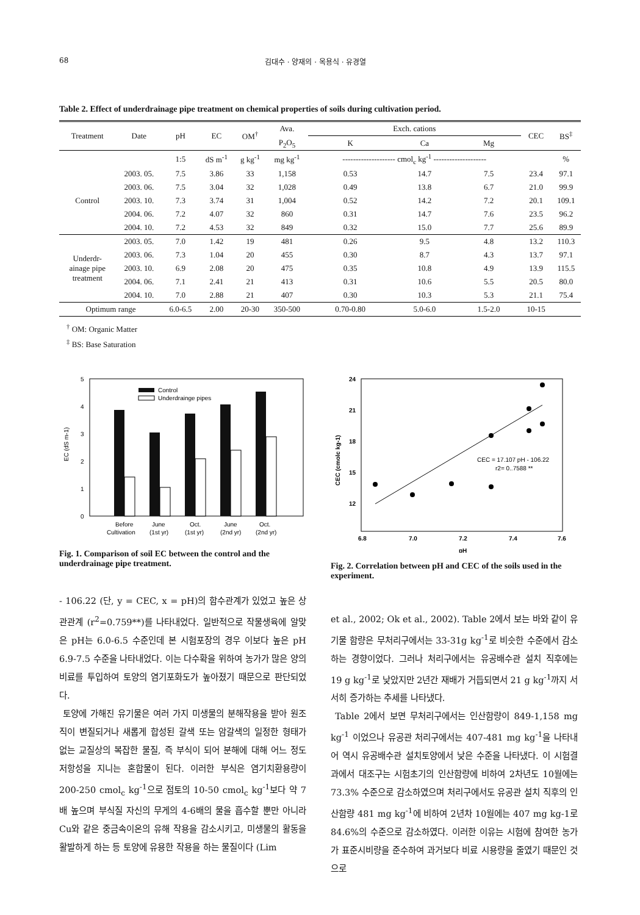68 김대수 · 양재의 · 옥용식 · 유경열
Table 2. Effect of underdrainage pipe treatment on chemical properties of soils during cultivation period.
| Treatment | Date | pH | EC | OM<sup>†</sup> | Ava. | Exch. cations | | | CEC | BS<sup>‡</sup> |
| --- | --- | --- | --- | --- | --- | --- | --- | --- | --- | --- |
| | | | | | P<sub>2</sub>O<sub>5</sub> | K | Ca | Mg | | |
| | | 1:5 | dS m<sup>-1</sup> | g kg<sup>-1</sup> | mg kg<sup>-1</sup> | -------------------- cmol<sub>c</sub> kg<sup>-1</sup> -------------------- | | | | % |
| Control | 2003. 05. | 7.5 | 3.86 | 33 | 1,158 | 0.53 | 14.7 | 7.5 | 23.4 | 97.1 |
| | 2003. 06. | 7.5 | 3.04 | 32 | 1,028 | 0.49 | 13.8 | 6.7 | 21.0 | 99.9 |
| | 2003. 10. | 7.3 | 3.74 | 31 | 1,004 | 0.52 | 14.2 | 7.2 | 20.1 | 109.1 |
| | 2004. 06. | 7.2 | 4.07 | 32 | 860 | 0.31 | 14.7 | 7.6 | 23.5 | 96.2 |
| | 2004. 10. | 7.2 | 4.53 | 32 | 849 | 0.32 | 15.0 | 7.7 | 25.6 | 89.9 |
| Underdr- ainage pipe treatment | 2003. 05. | 7.0 | 1.42 | 19 | 481 | 0.26 | 9.5 | 4.8 | 13.2 | 110.3 |
| | 2003. 06. | 7.3 | 1.04 | 20 | 455 | 0.30 | 8.7 | 4.3 | 13.7 | 97.1 |
| | 2003. 10. | 6.9 | 2.08 | 20 | 475 | 0.35 | 10.8 | 4.9 | 13.9 | 115.5 |
| | 2004. 06. | 7.1 | 2.41 | 21 | 413 | 0.31 | 10.6 | 5.5 | 20.5 | 80.0 |
| | 2004. 10. | 7.0 | 2.88 | 21 | 407 | 0.30 | 10.3 | 5.3 | 21.1 | 75.4 |
| Optimum range | | 6.0-6.5 | 2.00 | 20-30 | 350-500 | 0.70-0.80 | 5.0-6.0 | 1.5-2.0 | 10-15 | |
<sup>†</sup> OM: Organic Matter
<sup>‡</sup> BS: Base Saturation
5
4
3
2
1
0
EC (dS m-1)
Control
Underdrainge pipes
Before
Cultivation
June
(1st yr)
Oct.
(1st yr)
June
(2nd yr)
Oct.
(2nd yr)
Fig. 1. Comparison of soil EC between the control and the underdrainage pipe treatment.
24
21
18
15
12
CEC (cmolc kg-1)
6.8
7.0
7.2
7.4
7.6
pH
CEC = 17.107 pH - 106.22
r2= 0..7588 **
Fig. 2. Correlation between pH and CEC of the soils used in the experiment.
- 106.22 (단, y = CEC, x = pH)의 함수관계가 있었고 높은 상관관계 (r<sup>2</sup>=0.759**)를 나타내었다. 일반적으로 작물생육에 알맞은 pH는 6.0-6.5 수준인데 본 시험포장의 경우 이보다 높은 pH 6.9-7.5 수준을 나타내었다. 이는 다수확을 위하여 농가가 많은 양의 비료를 투입하여 토양의 염기포화도가 높아졌기 때문으로 판단되었다.
토양에 가해진 유기물은 여러 가지 미생물의 분해작용을 받아 원조직이 변질되거나 새롭게 합성된 갈색 또는 암갈색의 일정한 형태가 없는 교질상의 복잡한 물질, 즉 부식이 되어 분해에 대해 어느 정도 저항성을 지니는 혼합물이 된다. 이러한 부식은 염기치환용량이 200-250 cmol<sub>c</sub> kg<sup>-1</sup>으로 점토의 10-50 cmol<sub>c</sub> kg<sup>-1</sup>보다 약 7배 높으며 부식질 자신의 무게의 4-6배의 물을 흡수할 뿐만 아니라 Cu와 같은 중금속이온의 유해 작용을 감소시키고, 미생물의 활동을 활발하게 하는 등 토양에 유용한 작용을 하는 물질이다 (Lim
et al., 2002; Ok et al., 2002). Table 2에서 보는 바와 같이 유기물 함량은 무처리구에서는 33-31g kg<sup>-1</sup>로 비슷한 수준에서 감소하는 경향이었다. 그러나 처리구에서는 유공배수관 설치 직후에는 19 g kg<sup>-1</sup>로 낮았지만 2년간 재배가 거듭되면서 21 g kg<sup>-1</sup>까지 서서히 증가하는 추세를 나타냈다.
Table 2에서 보면 무처리구에서는 인산함량이 849-1,158 mg kg<sup>-1</sup> 이었으나 유공관 처리구에서는 407-481 mg kg<sup>-1</sup>을 나타내어 역시 유공배수관 설치토양에서 낮은 수준을 나타냈다. 이 시험결과에서 대조구는 시험초기의 인산함량에 비하여 2차년도 10월에는 73.3% 수준으로 감소하였으며 처리구에서도 유공관 설치 직후의 인산함량 481 mg kg<sup>-1</sup>에 비하여 2년차 10월에는 407 mg kg-1로 84.6%의 수준으로 감소하였다. 이러한 이유는 시험에 참여한 농가가 표준시비량을 준수하여 과거보다 비료 시용량을 줄였기 때문인 것으로